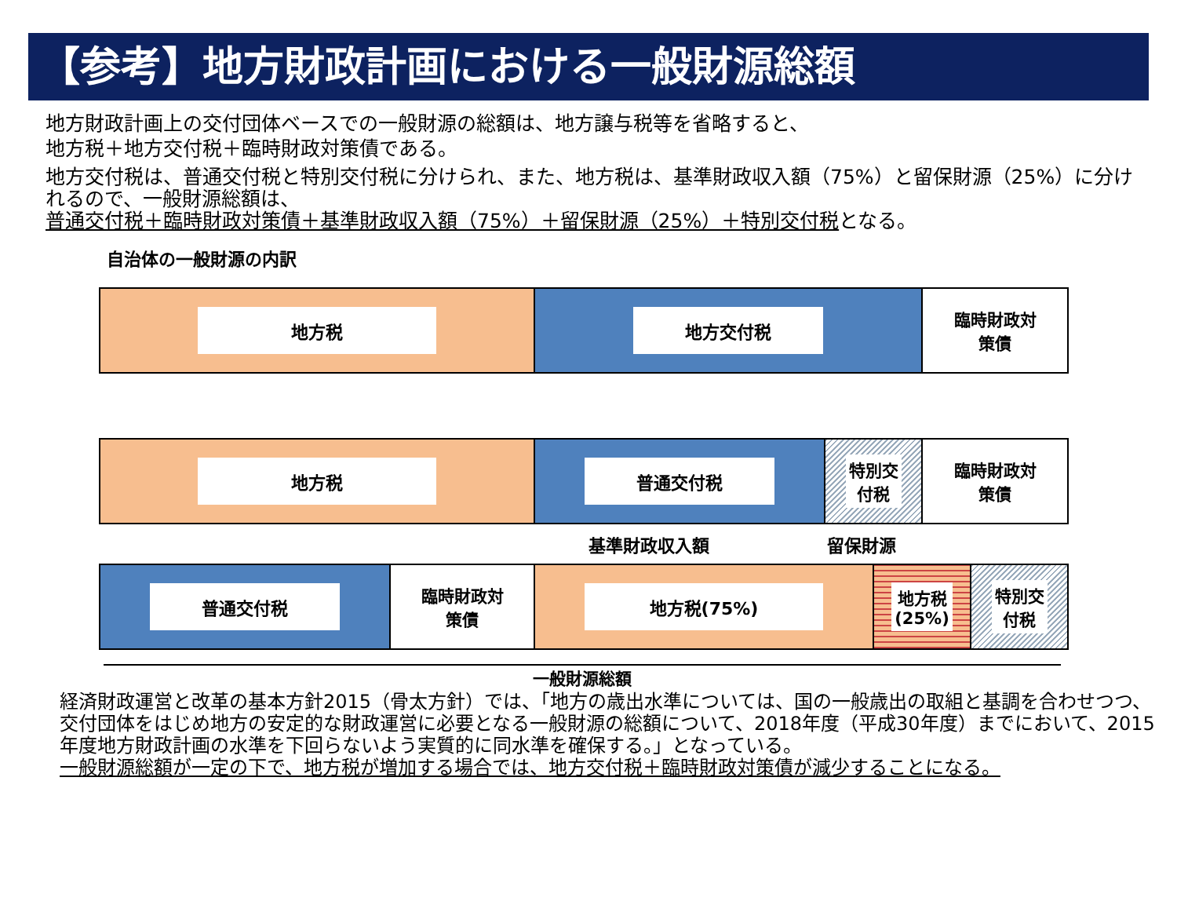【参考】地方財政計画における一般財源総額
地方財政計画上の交付団体ベースでの一般財源の総額は、地方譲与税等を省略すると、
地方税＋地方交付税＋臨時財政対策債である。
地方交付税は、普通交付税と特別交付税に分けられ、また、地方税は、基準財政収入額（75%）と留保財源（25%）に分けれるので、一般財源総額は、
普通交付税＋臨時財政対策債＋基準財政収入額（75%）＋留保財源（25%）＋特別交付税となる。
自治体の一般財源の内訳
地方税 地方交付税
臨時財政対
策債
地方税 普通交付税
特別交
付税
臨時財政対
策債
基準財政収入額 留保財源
普通交付税
臨時財政対
策債
地方税(75%)
地方税
(25%)
特別交
付税
一般財源総額
経済財政運営と改革の基本方針2015（骨太方針）では、「地方の歳出水準については、国の一般歳出の取組と基調を合わせつつ、交付団体をはじめ地方の安定的な財政運営に必要となる一般財源の総額について、2018年度（平成30年度）までにおいて、2015年度地方財政計画の水準を下回らないよう実質的に同水準を確保する。」となっている。
一般財源総額が一定の下で、地方税が増加する場合では、地方交付税＋臨時財政対策債が減少することになる。